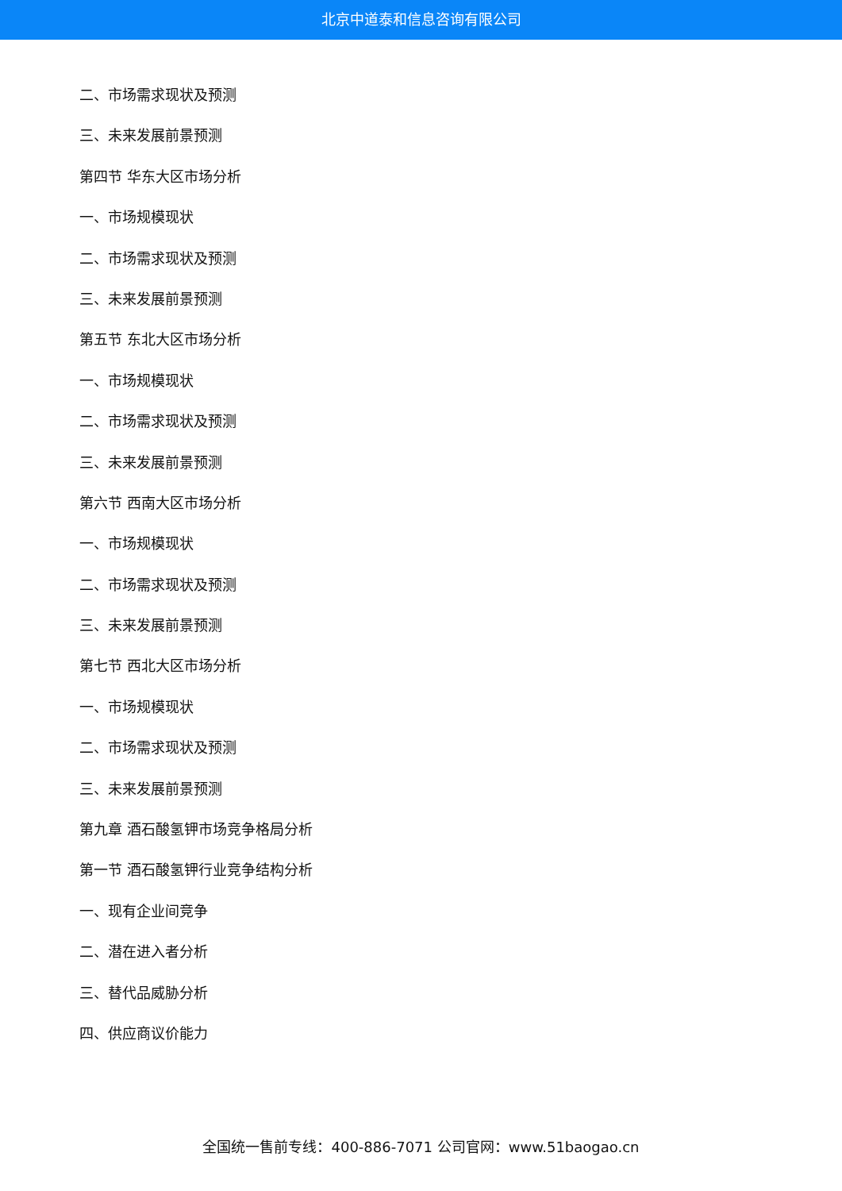北京中道泰和信息咨询有限公司
二、市场需求现状及预测
三、未来发展前景预测
第四节 华东大区市场分析
一、市场规模现状
二、市场需求现状及预测
三、未来发展前景预测
第五节 东北大区市场分析
一、市场规模现状
二、市场需求现状及预测
三、未来发展前景预测
第六节 西南大区市场分析
一、市场规模现状
二、市场需求现状及预测
三、未来发展前景预测
第七节 西北大区市场分析
一、市场规模现状
二、市场需求现状及预测
三、未来发展前景预测
第九章 酒石酸氢钾市场竞争格局分析
第一节 酒石酸氢钾行业竞争结构分析
一、现有企业间竞争
二、潜在进入者分析
三、替代品威胁分析
四、供应商议价能力
全国统一售前专线：400-886-7071 公司官网：www.51baogao.cn